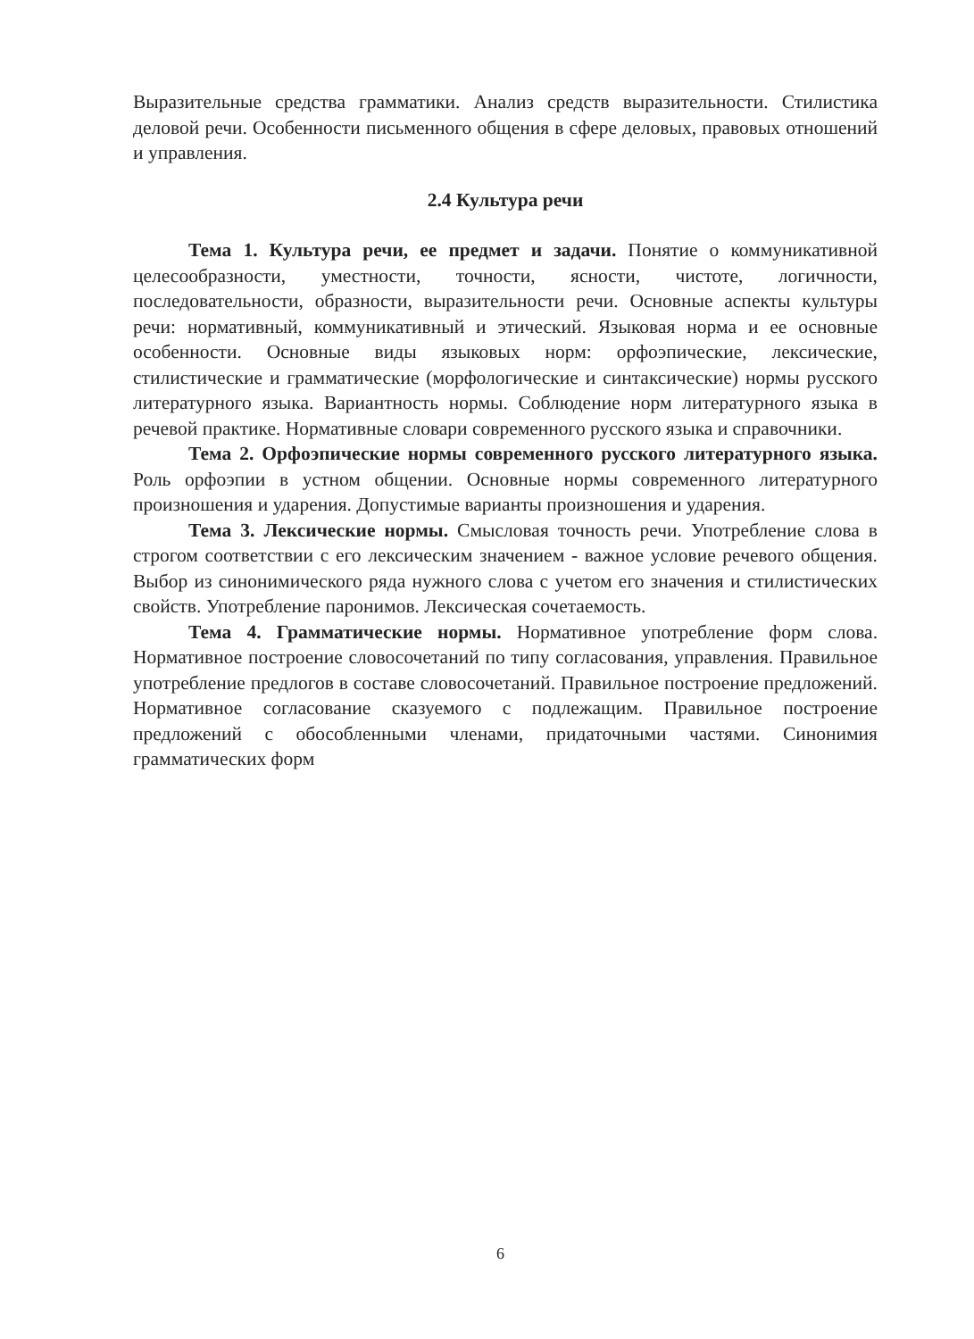Выразительные средства грамматики. Анализ средств выразительности. Стилистика деловой речи. Особенности письменного общения в сфере деловых, правовых отношений и управления.
2.4 Культура речи
Тема 1. Культура речи, ее предмет и задачи. Понятие о коммуникативной целесообразности, уместности, точности, ясности, чистоте, логичности, последовательности, образности, выразительности речи. Основные аспекты культуры речи: нормативный, коммуникативный и этический. Языковая норма и ее основные особенности. Основные виды языковых норм: орфоэпические, лексические, стилистические и грамматические (морфологические и синтаксические) нормы русского литературного языка. Вариантность нормы. Соблюдение норм литературного языка в речевой практике. Нормативные словари современного русского языка и справочники.
Тема 2. Орфоэпические нормы современного русского литературного языка. Роль орфоэпии в устном общении. Основные нормы современного литературного произношения и ударения. Допустимые варианты произношения и ударения.
Тема 3. Лексические нормы. Смысловая точность речи. Употребление слова в строгом соответствии с его лексическим значением - важное условие речевого общения. Выбор из синонимического ряда нужного слова с учетом его значения и стилистических свойств. Употребление паронимов. Лексическая сочетаемость.
Тема 4. Грамматические нормы. Нормативное употребление форм слова. Нормативное построение словосочетаний по типу согласования, управления. Правильное употребление предлогов в составе словосочетаний. Правильное построение предложений. Нормативное согласование сказуемого с подлежащим. Правильное построение предложений с обособленными членами, придаточными частями. Синонимия грамматических форм
6